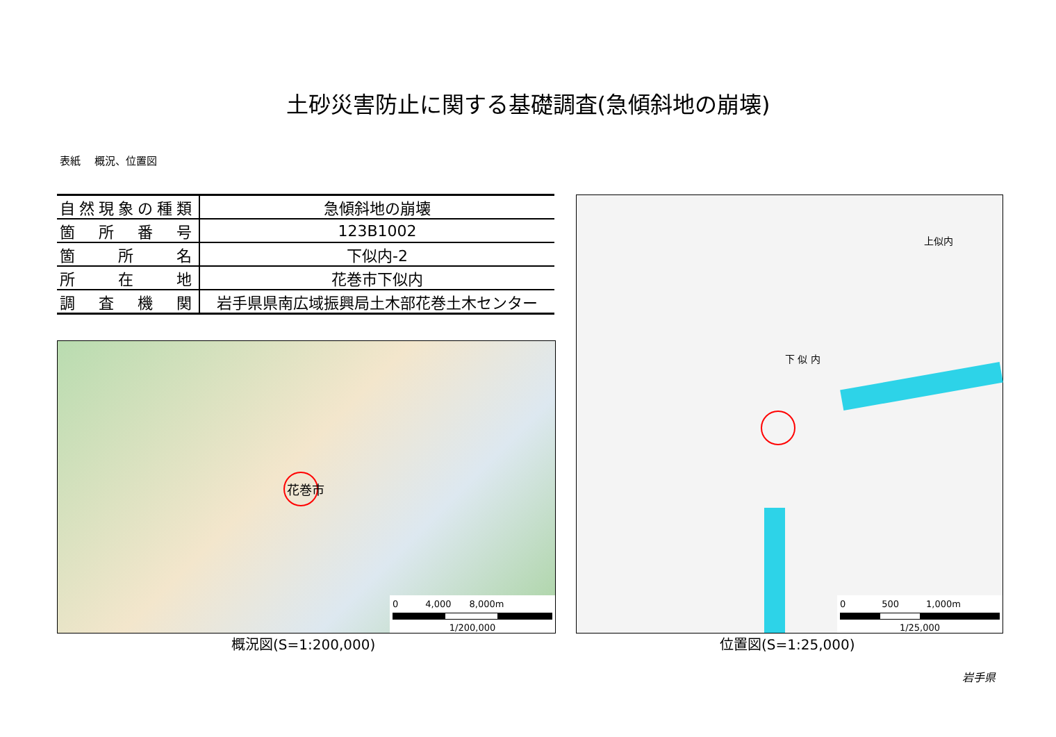土砂災害防止に関する基礎調査(急傾斜地の崩壊)
表紙　 概況、位置図
| 自然現象の種類 | 急傾斜地の崩壊 |
| 箇 所 番 号 | 123B1002 |
| 箇 所 名 | 下似内-2 |
| 所 在 地 | 花巻市下似内 |
| 調 査 機 関 | 岩手県県南広域振興局土木部花巻土木センター |
花巻市
0　　　4,000　　8,000m
1/200,000
下 似 内
上似内
0　　　　500　　　1,000m
1/25,000
概況図(S=1:200,000) 位置図(S=1:25,000)
岩手県